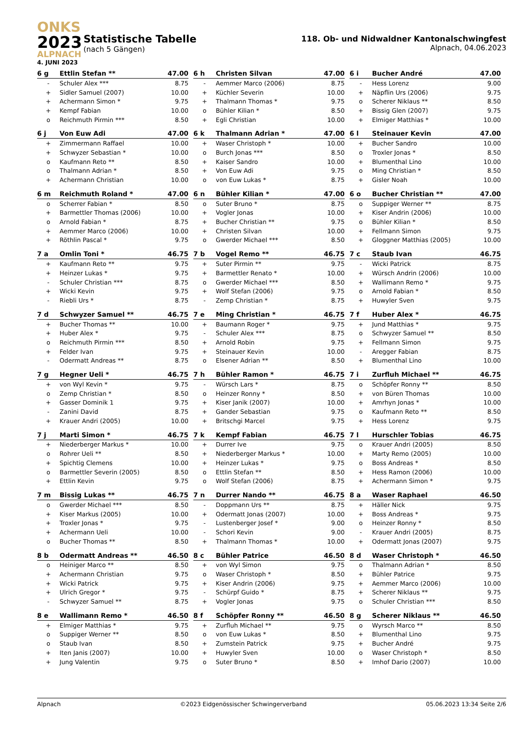ONKS
2023
ALPNACH
4. JUNI 2023
Statistische Tabelle
(nach 5 Gängen)
118. Ob- und Nidwaldner Kantonalschwingfest
Alpnach, 04.06.2023
| 6 g | Ettlin Stefan ** | 47.00 |
| --- | --- | --- |
| - | Schuler Alex *** | 8.75 |
| + | Sidler Samuel (2007) | 10.00 |
| + | Achermann Simon * | 9.75 |
| + | Kempf Fabian | 10.00 |
| o | Reichmuth Pirmin *** | 8.50 |
| 6 h | Christen Silvan | 47.00 |
| --- | --- | --- |
| - | Aemmer Marco (2006) | 8.75 |
| + | Küchler Severin | 10.00 |
| + | Thalmann Thomas * | 9.75 |
| o | Bühler Kilian * | 8.50 |
| + | Egli Christian | 10.00 |
| 6 i | Bucher André | 47.00 |
| --- | --- | --- |
| - | Hess Lorenz | 9.00 |
| + | Näpflin Urs (2006) | 9.75 |
| o | Scherer Niklaus ** | 8.50 |
| + | Bissig Glen (2007) | 9.75 |
| + | Elmiger Matthias * | 10.00 |
| 6 j | Von Euw Adi | 47.00 |
| --- | --- | --- |
| + | Zimmermann Raffael | 10.00 |
| + | Schwyzer Sebastian * | 10.00 |
| o | Kaufmann Reto ** | 8.50 |
| o | Thalmann Adrian * | 8.50 |
| + | Achermann Christian | 10.00 |
| 6 k | Thalmann Adrian * | 47.00 |
| --- | --- | --- |
| + | Waser Christoph * | 10.00 |
| o | Burch Jonas *** | 8.50 |
| + | Kaiser Sandro | 10.00 |
| + | Von Euw Adi | 9.75 |
| o | von Euw Lukas * | 8.75 |
| 6 l | Steinauer Kevin | 47.00 |
| --- | --- | --- |
| + | Bucher Sandro | 10.00 |
| o | Troxler Jonas * | 8.50 |
| + | Blumenthal Lino | 10.00 |
| o | Ming Christian * | 8.50 |
| + | Gisler Noah | 10.00 |
| 6 m | Reichmuth Roland * | 47.00 |
| --- | --- | --- |
| o | Scherrer Fabian * | 8.50 |
| + | Barmettler Thomas (2006) | 10.00 |
| o | Arnold Fabian * | 8.75 |
| + | Aemmer Marco (2006) | 10.00 |
| + | Röthlin Pascal * | 9.75 |
| 6 n | Bühler Kilian * | 47.00 |
| --- | --- | --- |
| o | Suter Bruno * | 8.75 |
| + | Vogler Jonas | 10.00 |
| + | Bucher Christian ** | 9.75 |
| + | Christen Silvan | 10.00 |
| o | Gwerder Michael *** | 8.50 |
| 6 o | Bucher Christian ** | 47.00 |
| --- | --- | --- |
| o | Suppiger Werner ** | 8.75 |
| + | Kiser Andrin (2006) | 10.00 |
| o | Bühler Kilian * | 8.50 |
| + | Fellmann Simon | 9.75 |
| + | Gloggner Matthias (2005) | 10.00 |
| 7 a | Omlin Toni * | 46.75 |
| --- | --- | --- |
| + | Kaufmann Reto ** | 9.75 |
| + | Heinzer Lukas * | 9.75 |
| - | Schuler Christian *** | 8.75 |
| + | Wicki Kevin | 9.75 |
| - | Riebli Urs * | 8.75 |
| 7 b | Vogel Remo ** | 46.75 |
| --- | --- | --- |
| + | Suter Pirmin ** | 9.75 |
| + | Barmettler Renato * | 10.00 |
| o | Gwerder Michael *** | 8.50 |
| + | Wolf Stefan (2006) | 9.75 |
| - | Zemp Christian * | 8.75 |
| 7 c | Staub Ivan | 46.75 |
| --- | --- | --- |
| - | Wicki Patrick | 8.75 |
| + | Würsch Andrin (2006) | 10.00 |
| + | Wallimann Remo * | 9.75 |
| o | Arnold Fabian * | 8.50 |
| + | Huwyler Sven | 9.75 |
| 7 d | Schwyzer Samuel ** | 46.75 |
| --- | --- | --- |
| + | Bucher Thomas ** | 10.00 |
| + | Huber Alex * | 9.75 |
| o | Reichmuth Pirmin *** | 8.50 |
| + | Felder Ivan | 9.75 |
| - | Odermatt Andreas ** | 8.75 |
| 7 e | Ming Christian * | 46.75 |
| --- | --- | --- |
| + | Baumann Roger * | 9.75 |
| - | Schuler Alex *** | 8.75 |
| + | Arnold Robin | 9.75 |
| + | Steinauer Kevin | 10.00 |
| o | Elsener Adrian ** | 8.50 |
| 7 f | Huber Alex * | 46.75 |
| --- | --- | --- |
| + | Jund Matthias * | 9.75 |
| o | Schwyzer Samuel ** | 8.50 |
| + | Fellmann Simon | 9.75 |
| - | Aregger Fabian | 8.75 |
| + | Blumenthal Lino | 10.00 |
| 7 g | Hegner Ueli * | 46.75 |
| --- | --- | --- |
| + | von Wyl Kevin * | 9.75 |
| o | Zemp Christian * | 8.50 |
| + | Gasser Dominik 1 | 9.75 |
| - | Zanini David | 8.75 |
| + | Krauer Andri (2005) | 10.00 |
| 7 h | Bühler Ramon * | 46.75 |
| --- | --- | --- |
| - | Würsch Lars * | 8.75 |
| o | Heinzer Ronny * | 8.50 |
| + | Kiser Janik (2007) | 10.00 |
| + | Gander Sebastian | 9.75 |
| + | Britschgi Marcel | 9.75 |
| 7 i | Zurfluh Michael ** | 46.75 |
| --- | --- | --- |
| o | Schöpfer Ronny ** | 8.50 |
| + | von Büren Thomas | 10.00 |
| + | Amrhyn Jonas * | 10.00 |
| o | Kaufmann Reto ** | 8.50 |
| + | Hess Lorenz | 9.75 |
| 7 j | Marti Simon * | 46.75 |
| --- | --- | --- |
| + | Niederberger Markus * | 10.00 |
| o | Rohrer Ueli ** | 8.50 |
| + | Spichtig Clemens | 10.00 |
| o | Barmettler Severin (2005) | 8.50 |
| + | Ettlin Kevin | 9.75 |
| 7 k | Kempf Fabian | 46.75 |
| --- | --- | --- |
| + | Durrer Ive | 9.75 |
| + | Niederberger Markus * | 10.00 |
| + | Heinzer Lukas * | 9.75 |
| o | Ettlin Stefan ** | 8.50 |
| o | Wolf Stefan (2006) | 8.75 |
| 7 l | Hurschler Tobias | 46.75 |
| --- | --- | --- |
| o | Krauer Andri (2005) | 8.50 |
| + | Marty Remo (2005) | 10.00 |
| o | Boss Andreas * | 8.50 |
| + | Hess Ramon (2006) | 10.00 |
| + | Achermann Simon * | 9.75 |
| 7 m | Bissig Lukas ** | 46.75 |
| --- | --- | --- |
| o | Gwerder Michael *** | 8.50 |
| + | Kiser Markus (2005) | 10.00 |
| + | Troxler Jonas * | 9.75 |
| + | Achermann Ueli | 10.00 |
| o | Bucher Thomas ** | 8.50 |
| 7 n | Durrer Nando ** | 46.75 |
| --- | --- | --- |
| - | Doppmann Urs ** | 8.75 |
| + | Odermatt Jonas (2007) | 10.00 |
| - | Lustenberger Josef * | 9.00 |
| - | Schori Kevin | 9.00 |
| + | Thalmann Thomas * | 10.00 |
| 8 a | Waser Raphael | 46.50 |
| --- | --- | --- |
| + | Häller Nick | 9.75 |
| + | Boss Andreas * | 9.75 |
| o | Heinzer Ronny * | 8.50 |
| - | Krauer Andri (2005) | 8.75 |
| + | Odermatt Jonas (2007) | 9.75 |
| 8 b | Odermatt Andreas ** | 46.50 |
| --- | --- | --- |
| o | Heiniger Marco ** | 8.50 |
| + | Achermann Christian | 9.75 |
| + | Wicki Patrick | 9.75 |
| + | Ulrich Gregor * | 9.75 |
| - | Schwyzer Samuel ** | 8.75 |
| 8 c | Bühler Patrice | 46.50 |
| --- | --- | --- |
| + | von Wyl Simon | 9.75 |
| o | Waser Christoph * | 8.50 |
| + | Kiser Andrin (2006) | 9.75 |
| - | Schürpf Guido * | 8.75 |
| + | Vogler Jonas | 9.75 |
| 8 d | Waser Christoph * | 46.50 |
| --- | --- | --- |
| o | Thalmann Adrian * | 8.50 |
| + | Bühler Patrice | 9.75 |
| + | Aemmer Marco (2006) | 10.00 |
| + | Scherer Niklaus ** | 9.75 |
| o | Schuler Christian *** | 8.50 |
| 8 e | Wallimann Remo * | 46.50 |
| --- | --- | --- |
| + | Elmiger Matthias * | 9.75 |
| o | Suppiger Werner ** | 8.50 |
| o | Staub Ivan | 8.50 |
| + | Iten Janis (2007) | 10.00 |
| + | Jung Valentin | 9.75 |
| 8 f | Schöpfer Ronny ** | 46.50 |
| --- | --- | --- |
| + | Zurfluh Michael ** | 9.75 |
| o | von Euw Lukas * | 8.50 |
| + | Zumstein Patrick | 9.75 |
| + | Huwyler Sven | 10.00 |
| o | Suter Bruno * | 8.50 |
| 8 g | Scherer Niklaus ** | 46.50 |
| --- | --- | --- |
| o | Wyrsch Marco ** | 8.50 |
| + | Blumenthal Lino | 9.75 |
| + | Bucher André | 9.75 |
| o | Waser Christoph * | 8.50 |
| + | Imhof Dario (2007) | 10.00 |
Alpnach ©2023 Eidgenössischer Schwingerverband 05.06.2023 13:34 Seite 2/6